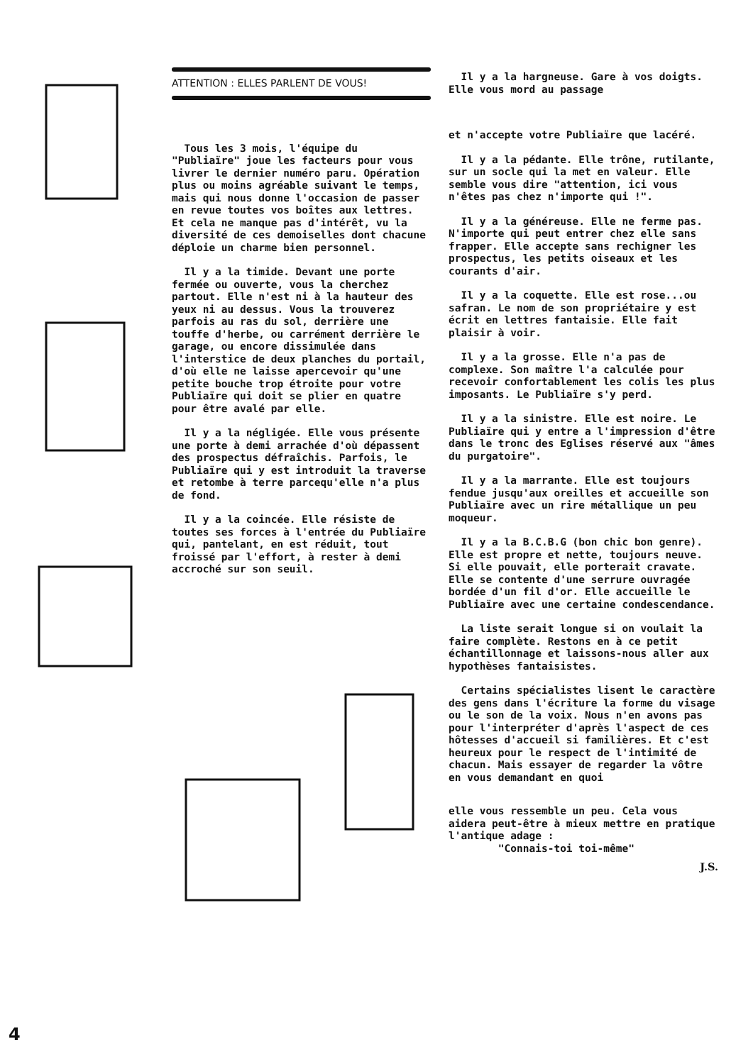ATTENTION : ELLES PARLENT DE VOUS!
Tous les 3 mois, l'équipe du "Publiaïre" joue les facteurs pour vous livrer le dernier numéro paru. Opération plus ou moins agréable suivant le temps, mais qui nous donne l'occasion de passer en revue toutes vos boîtes aux lettres. Et cela ne manque pas d'intérêt, vu la diversité de ces demoiselles dont chacune déploie un charme bien personnel.
Il y a la timide. Devant une porte fermée ou ouverte, vous la cherchez partout. Elle n'est ni à la hauteur des yeux ni au dessus. Vous la trouverez parfois au ras du sol, derrière une touffe d'herbe, ou carrément derrière le garage, ou encore dissimulée dans l'interstice de deux planches du portail, d'où elle ne laisse apercevoir qu'une petite bouche trop étroite pour votre Publiaïre qui doit se plier en quatre pour être avalé par elle.
Il y a la négligée. Elle vous présente une porte à demi arrachée d'où dépassent des prospectus défraîchis. Parfois, le Publiaïre qui y est introduit la traverse et retombe à terre parcequ'elle n'a plus de fond.
Il y a la coincée. Elle résiste de toutes ses forces à l'entrée du Publiaïre qui, pantelant, en est réduit, tout froissé par l'effort, à rester à demi accroché sur son seuil.
Il y a la hargneuse. Gare à vos doigts. Elle vous mord au passage
et n'accepte votre Publiaïre que lacéré.
Il y a la pédante. Elle trône, rutilante, sur un socle qui la met en valeur. Elle semble vous dire "attention, ici vous n'êtes pas chez n'importe qui !".
Il y a la généreuse. Elle ne ferme pas. N'importe qui peut entrer chez elle sans frapper. Elle accepte sans rechigner les prospectus, les petits oiseaux et les courants d'air.
Il y a la coquette. Elle est rose...ou safran. Le nom de son propriétaire y est écrit en lettres fantaisie. Elle fait plaisir à voir.
Il y a la grosse. Elle n'a pas de complexe. Son maître l'a calculée pour recevoir confortablement les colis les plus imposants. Le Publiaïre s'y perd.
Il y a la sinistre. Elle est noire. Le Publiaïre qui y entre a l'impression d'être dans le tronc des Eglises réservé aux "âmes du purgatoire".
Il y a la marrante. Elle est toujours fendue jusqu'aux oreilles et accueille son Publiaïre avec un rire métallique un peu moqueur.
Il y a la B.C.B.G (bon chic bon genre). Elle est propre et nette, toujours neuve. Si elle pouvait, elle porterait cravate. Elle se contente d'une serrure ouvragée bordée d'un fil d'or. Elle accueille le Publiaïre avec une certaine condescendance.
La liste serait longue si on voulait la faire complète. Restons en à ce petit échantillonnage et laissons-nous aller aux hypothèses fantaisistes.
Certains spécialistes lisent le caractère des gens dans l'écriture la forme du visage ou le son de la voix. Nous n'en avons pas pour l'interpréter d'après l'aspect de ces hôtesses d'accueil si familières. Et c'est heureux pour le respect de l'intimité de chacun. Mais essayer de regarder la vôtre en vous demandant en quoi
elle vous ressemble un peu. Cela vous aidera peut-être à mieux mettre en pratique l'antique adage :
"Connais-toi toi-même"
J.S.
4